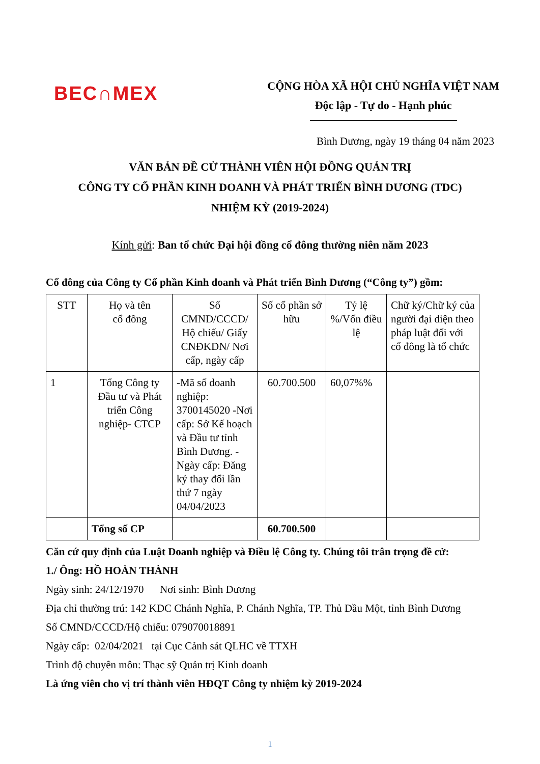BEC∩MEX
CỘNG HÒA XÃ HỘI CHỦ NGHĨA VIỆT NAM
Độc lập - Tự do - Hạnh phúc
Bình Dương, ngày 19 tháng 04 năm 2023
VĂN BẢN ĐỀ CỬ THÀNH VIÊN HỘI ĐỒNG QUẢN TRỊ
CÔNG TY CỔ PHẦN KINH DOANH VÀ PHÁT TRIỂN BÌNH DƯƠNG (TDC)
NHIỆM KỲ (2019-2024)
Kính gửi: Ban tổ chức Đại hội đồng cổ đông thường niên năm 2023
Cổ đông của Công ty Cổ phần Kinh doanh và Phát triển Bình Dương (“Công ty”) gồm:
| STT | Họ và tên cổ đông | Số CMND/CCCD/ Hộ chiếu/ Giấy CNĐKDN/ Nơi cấp, ngày cấp | Số cổ phần sở hữu | Tỷ lệ %/Vốn điều lệ | Chữ ký/Chữ ký của người đại diện theo pháp luật đối với cổ đông là tổ chức |
| --- | --- | --- | --- | --- | --- |
| 1 | Tổng Công ty Đầu tư và Phát triển Công nghiệp- CTCP | -Mã số doanh nghiệp: 3700145020 -Nơi cấp: Sở Kế hoạch và Đầu tư tỉnh Bình Dương. -Ngày cấp: Đăng ký thay đổi lần thứ 7 ngày 04/04/2023 | 60.700.500 | 60,07%% | |
| | Tổng số CP | | 60.700.500 | | |
Căn cứ quy định của Luật Doanh nghiệp và Điều lệ Công ty. Chúng tôi trân trọng đề cử:
1./ Ông: HỒ HOÀN THÀNH
Ngày sinh: 24/12/1970 Nơi sinh: Bình Dương
Địa chỉ thường trú: 142 KDC Chánh Nghĩa, P. Chánh Nghĩa, TP. Thủ Dầu Một, tỉnh Bình Dương
Số CMND/CCCD/Hộ chiếu: 079070018891
Ngày cấp: 02/04/2021 tại Cục Cảnh sát QLHC về TTXH
Trình độ chuyên môn: Thạc sỹ Quản trị Kinh doanh
Là ứng viên cho vị trí thành viên HĐQT Công ty nhiệm kỳ 2019-2024
1